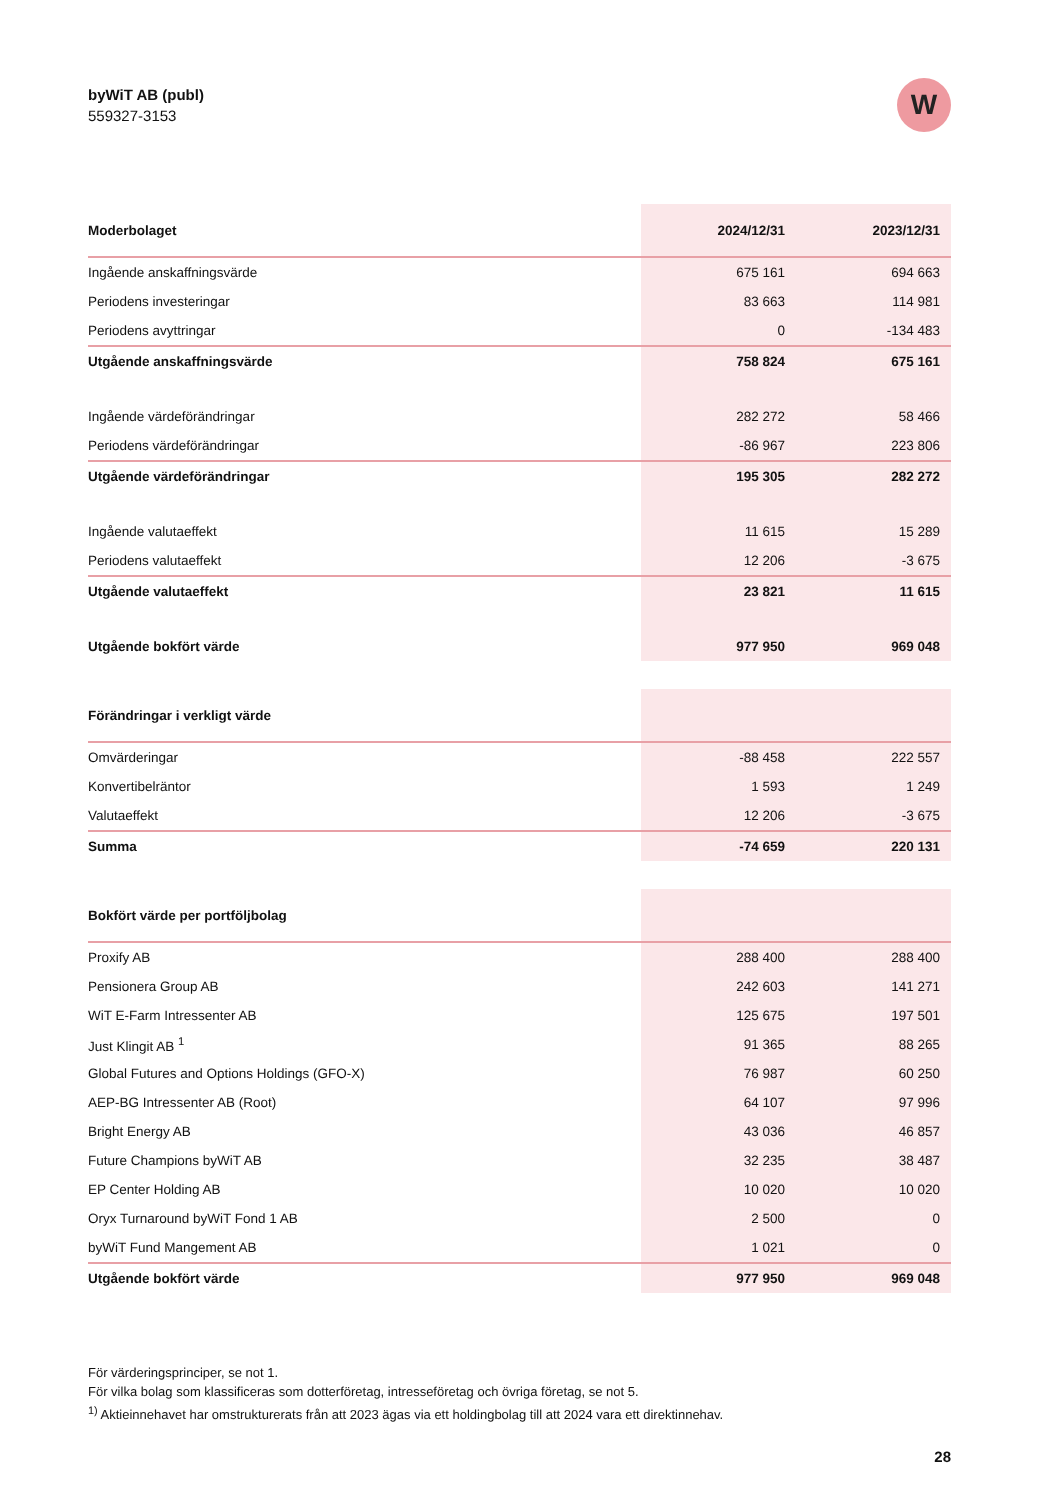byWiT AB (publ)
559327-3153
W
| Moderbolaget | 2024/12/31 | 2023/12/31 |
| --- | --- | --- |
| Ingående anskaffningsvärde | 675 161 | 694 663 |
| Periodens investeringar | 83 663 | 114 981 |
| Periodens avyttringar | 0 | -134 483 |
| Utgående anskaffningsvärde | 758 824 | 675 161 |
| Ingående värdeförändringar | 282 272 | 58 466 |
| Periodens värdeförändringar | -86 967 | 223 806 |
| Utgående värdeförändringar | 195 305 | 282 272 |
| Ingående valutaeffekt | 11 615 | 15 289 |
| Periodens valutaeffekt | 12 206 | -3 675 |
| Utgående valutaeffekt | 23 821 | 11 615 |
| Utgående bokfört värde | 977 950 | 969 048 |
| Förändringar i verkligt värde | | |
| --- | --- | --- |
| Omvärderingar | -88 458 | 222 557 |
| Konvertibelräntor | 1 593 | 1 249 |
| Valutaeffekt | 12 206 | -3 675 |
| Summa | -74 659 | 220 131 |
| Bokfört värde per portföljbolag | | |
| --- | --- | --- |
| Proxify AB | 288 400 | 288 400 |
| Pensionera Group AB | 242 603 | 141 271 |
| WiT E-Farm Intressenter AB | 125 675 | 197 501 |
| Just Klingit AB <sup>1</sup> | 91 365 | 88 265 |
| Global Futures and Options Holdings (GFO-X) | 76 987 | 60 250 |
| AEP-BG Intressenter AB (Root) | 64 107 | 97 996 |
| Bright Energy AB | 43 036 | 46 857 |
| Future Champions byWiT AB | 32 235 | 38 487 |
| EP Center Holding AB | 10 020 | 10 020 |
| Oryx Turnaround byWiT Fond 1 AB | 2 500 | 0 |
| byWiT Fund Mangement AB | 1 021 | 0 |
| Utgående bokfört värde | 977 950 | 969 048 |
För värderingsprinciper, se not 1.
För vilka bolag som klassificeras som dotterföretag, intresseföretag och övriga företag, se not 5.
<sup>1)</sup> Aktieinnehavet har omstrukturerats från att 2023 ägas via ett holdingbolag till att 2024 vara ett direktinnehav.
28